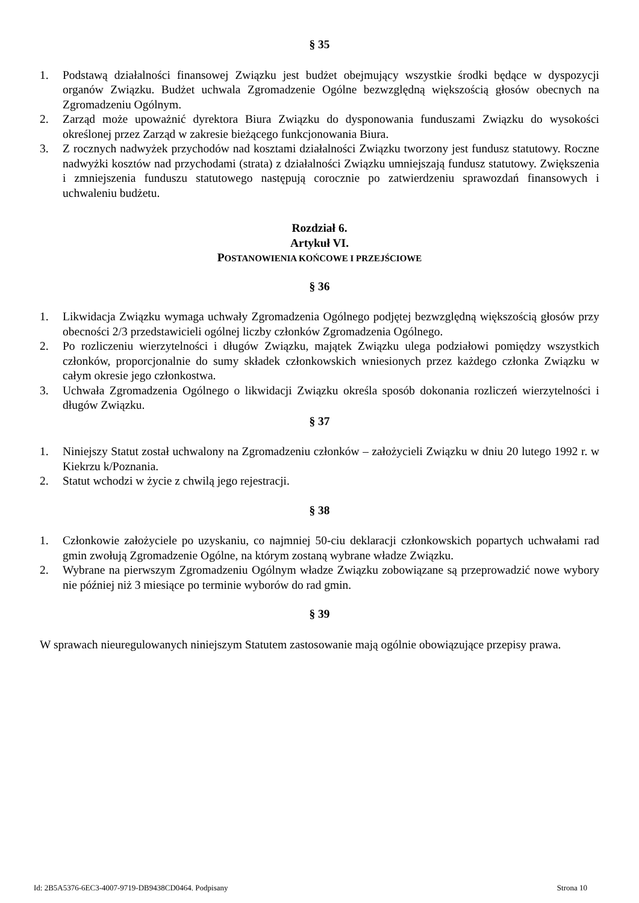§ 35
1. Podstawą działalności finansowej Związku jest budżet obejmujący wszystkie środki będące w dyspozycji organów Związku. Budżet uchwala Zgromadzenie Ogólne bezwzględną większością głosów obecnych na Zgromadzeniu Ogólnym.
2. Zarząd może upoważnić dyrektora Biura Związku do dysponowania funduszami Związku do wysokości określonej przez Zarząd w zakresie bieżącego funkcjonowania Biura.
3. Z rocznych nadwyżek przychodów nad kosztami działalności Związku tworzony jest fundusz statutowy. Roczne nadwyżki kosztów nad przychodami (strata) z działalności Związku umniejszają fundusz statutowy. Zwiększenia i zmniejszenia funduszu statutowego następują corocznie po zatwierdzeniu sprawozdań finansowych i uchwaleniu budżetu.
Rozdział 6.
Artykuł VI.
POSTANOWIENIA KOŃCOWE I PRZEJŚCIOWE
§ 36
1. Likwidacja Związku wymaga uchwały Zgromadzenia Ogólnego podjętej bezwzględną większością głosów przy obecności 2/3 przedstawicieli ogólnej liczby członków Zgromadzenia Ogólnego.
2. Po rozliczeniu wierzytelności i długów Związku, majątek Związku ulega podziałowi pomiędzy wszystkich członków, proporcjonalnie do sumy składek członkowskich wniesionych przez każdego członka Związku w całym okresie jego członkostwa.
3. Uchwała Zgromadzenia Ogólnego o likwidacji Związku określa sposób dokonania rozliczeń wierzytelności i długów Związku.
§ 37
1. Niniejszy Statut został uchwalony na Zgromadzeniu członków – założycieli Związku w dniu 20 lutego 1992 r. w Kiekrzu k/Poznania.
2. Statut wchodzi w życie z chwilą jego rejestracji.
§ 38
1. Członkowie założyciele po uzyskaniu, co najmniej 50-ciu deklaracji członkowskich popartych uchwałami rad gmin zwołują Zgromadzenie Ogólne, na którym zostaną wybrane władze Związku.
2. Wybrane na pierwszym Zgromadzeniu Ogólnym władze Związku zobowiązane są przeprowadzić nowe wybory nie później niż 3 miesiące po terminie wyborów do rad gmin.
§ 39
W sprawach nieuregulowanych niniejszym Statutem zastosowanie mają ogólnie obowiązujące przepisy prawa.
Id: 2B5A5376-6EC3-4007-9719-DB9438CD0464. Podpisany Strona 10